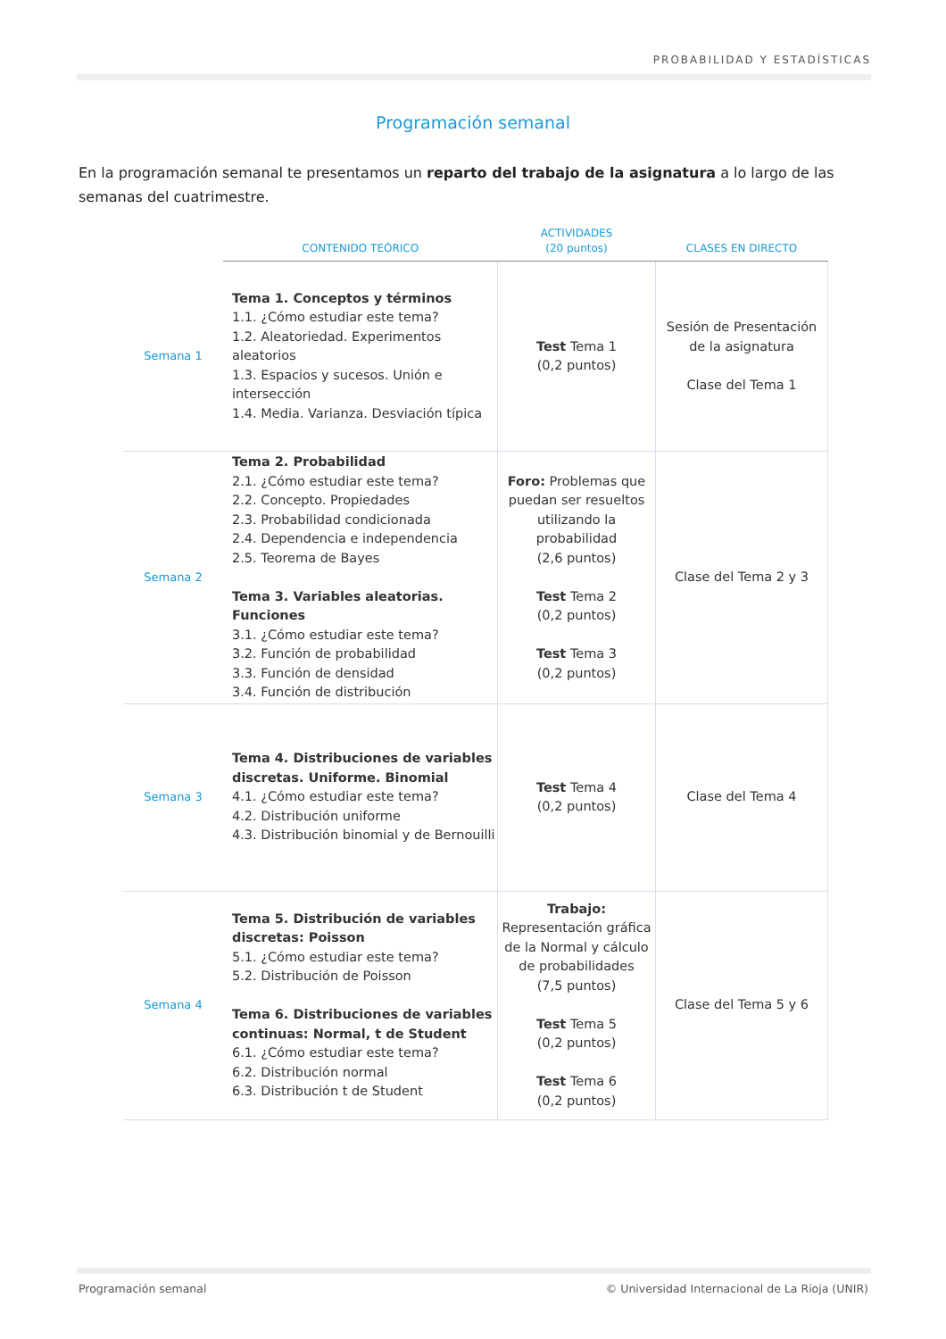PROBABILIDAD Y ESTADÍSTICAS
Programación semanal
En la programación semanal te presentamos un reparto del trabajo de la asignatura a lo largo de las semanas del cuatrimestre.
| | CONTENIDO TEÓRICO | ACTIVIDADES (20 puntos) | CLASES EN DIRECTO |
| --- | --- | --- | --- |
| Semana 1 | Tema 1. Conceptos y términos 1.1. ¿Cómo estudiar este tema? 1.2. Aleatoriedad. Experimentos aleatorios 1.3. Espacios y sucesos. Unión e intersección 1.4. Media. Varianza. Desviación típica | Test Tema 1 (0,2 puntos) | Sesión de Presentación de la asignatura Clase del Tema 1 |
| Semana 2 | Tema 2. Probabilidad 2.1. ¿Cómo estudiar este tema? 2.2. Concepto. Propiedades 2.3. Probabilidad condicionada 2.4. Dependencia e independencia 2.5. Teorema de Bayes Tema 3. Variables aleatorias. Funciones 3.1. ¿Cómo estudiar este tema? 3.2. Función de probabilidad 3.3. Función de densidad 3.4. Función de distribución | Foro: Problemas que puedan ser resueltos utilizando la probabilidad (2,6 puntos) Test Tema 2 (0,2 puntos) Test Tema 3 (0,2 puntos) | Clase del Tema 2 y 3 |
| Semana 3 | Tema 4. Distribuciones de variables discretas. Uniforme. Binomial 4.1. ¿Cómo estudiar este tema? 4.2. Distribución uniforme 4.3. Distribución binomial y de Bernouilli | Test Tema 4 (0,2 puntos) | Clase del Tema 4 |
| Semana 4 | Tema 5. Distribución de variables discretas: Poisson 5.1. ¿Cómo estudiar este tema? 5.2. Distribución de Poisson Tema 6. Distribuciones de variables continuas: Normal, t de Student 6.1. ¿Cómo estudiar este tema? 6.2. Distribución normal 6.3. Distribución t de Student | Trabajo: Representación gráfica de la Normal y cálculo de probabilidades (7,5 puntos) Test Tema 5 (0,2 puntos) Test Tema 6 (0,2 puntos) | Clase del Tema 5 y 6 |
Programación semanal © Universidad Internacional de La Rioja (UNIR)